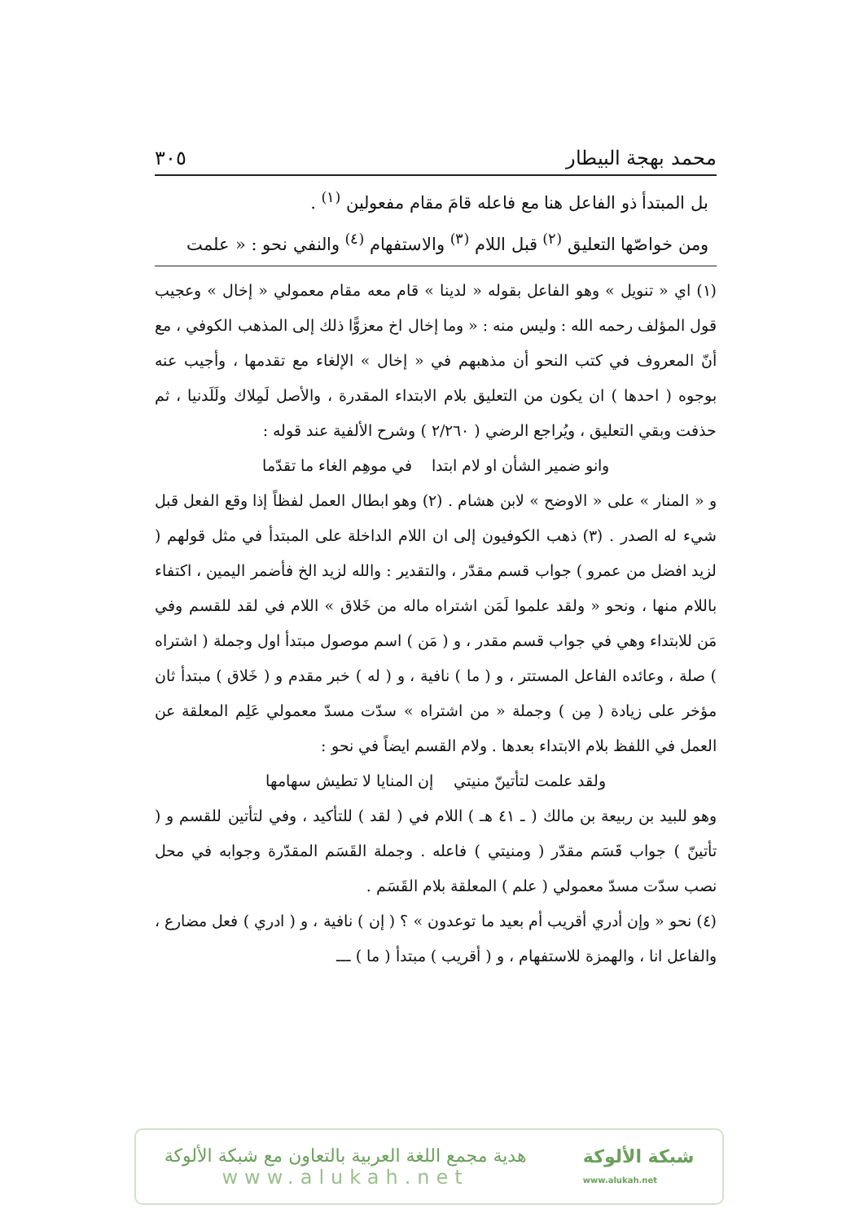محمد بهجة البيطار ٣٠٥
بل المبتدأ ذو الفاعل هنا مع فاعله قامَ مقام مفعولين <sup>(١)</sup> .
ومن خواصّها التعليق <sup>(٢)</sup> قبل اللام <sup>(٣)</sup> والاستفهام <sup>(٤)</sup> والنفي نحو : « علمت
(١) اي « تنويل » وهو الفاعل بقوله « لدينا » قام معه مقام معمولي « إخال » وعجيب قول المؤلف رحمه الله : وليس منه : « وما إخال اخ معزوًّا ذلك إلى المذهب الكوفي ، مع أنّ المعروف في كتب النحو أن مذهبهم في « إخال » الإلغاء مع تقدمها ، وأجيب عنه بوجوه ( احدها ) ان يكون من التعليق بلام الابتداء المقدرة ، والأصل لَمِلاك ولَلَدنيا ، ثم حذفت وبقي التعليق ، ويُراجع الرضي ( ٢/٢٦٠ ) وشرح الألفية عند قوله :
وانو ضمير الشأن او لام ابتدا في موهِم الغاء ما تقدّما
و « المنار » على « الاوضح » لابن هشام . (٢) وهو ابطال العمل لفظاً إذا وقع الفعل قبل شيء له الصدر . (٣) ذهب الكوفيون إلى ان اللام الداخلة على المبتدأ في مثل قولهم ( لزيد افضل من عمرو ) جواب قسم مقدّر ، والتقدير : والله لزيد الخ فأضمر اليمين ، اكتفاء باللام منها ، ونحو « ولقد علموا لَمَن اشتراه ماله من خَلاق » اللام في لقد للقسم وفي مَن للابتداء وهي في جواب قسم مقدر ، و ( مَن ) اسم موصول مبتدأ اول وجملة ( اشتراه ) صلة ، وعائده الفاعل المستتر ، و ( ما ) نافية ، و ( له ) خبر مقدم و ( خَلاق ) مبتدأ ثان مؤخر على زيادة ( مِن ) وجملة « من اشتراه » سدّت مسدّ معمولي عَلِم المعلقة عن العمل في اللفظ بلام الابتداء بعدها . ولام القسم ايضاً في نحو :
ولقد علمت لتأتينّ منيتي إن المنايا لا تطيش سهامها
وهو للبيد بن ربيعة بن مالك ( ـ ٤١ هـ ) اللام في ( لقد ) للتأكيد ، وفي لتأتين للقسم و ( تأتينّ ) جواب قَسَم مقدّر ( ومنيتي ) فاعله . وجملة القَسَم المقدّرة وجوابه في محل نصب سدّت مسدّ معمولي ( علم ) المعلقة بلام القَسَم .
(٤) نحو « وإن أدري أقريب أم بعيد ما توعدون » ؟ ( إن ) نافية ، و ( ادري ) فعل مضارع ، والفاعل انا ، والهمزة للاستفهام ، و ( أقريب ) مبتدأ ( ما ) ـــ
هدية مجمع اللغة العربية بالتعاون مع شبكة الألوكة
www.alukah.net
شبكة الألوكة
www.alukah.net